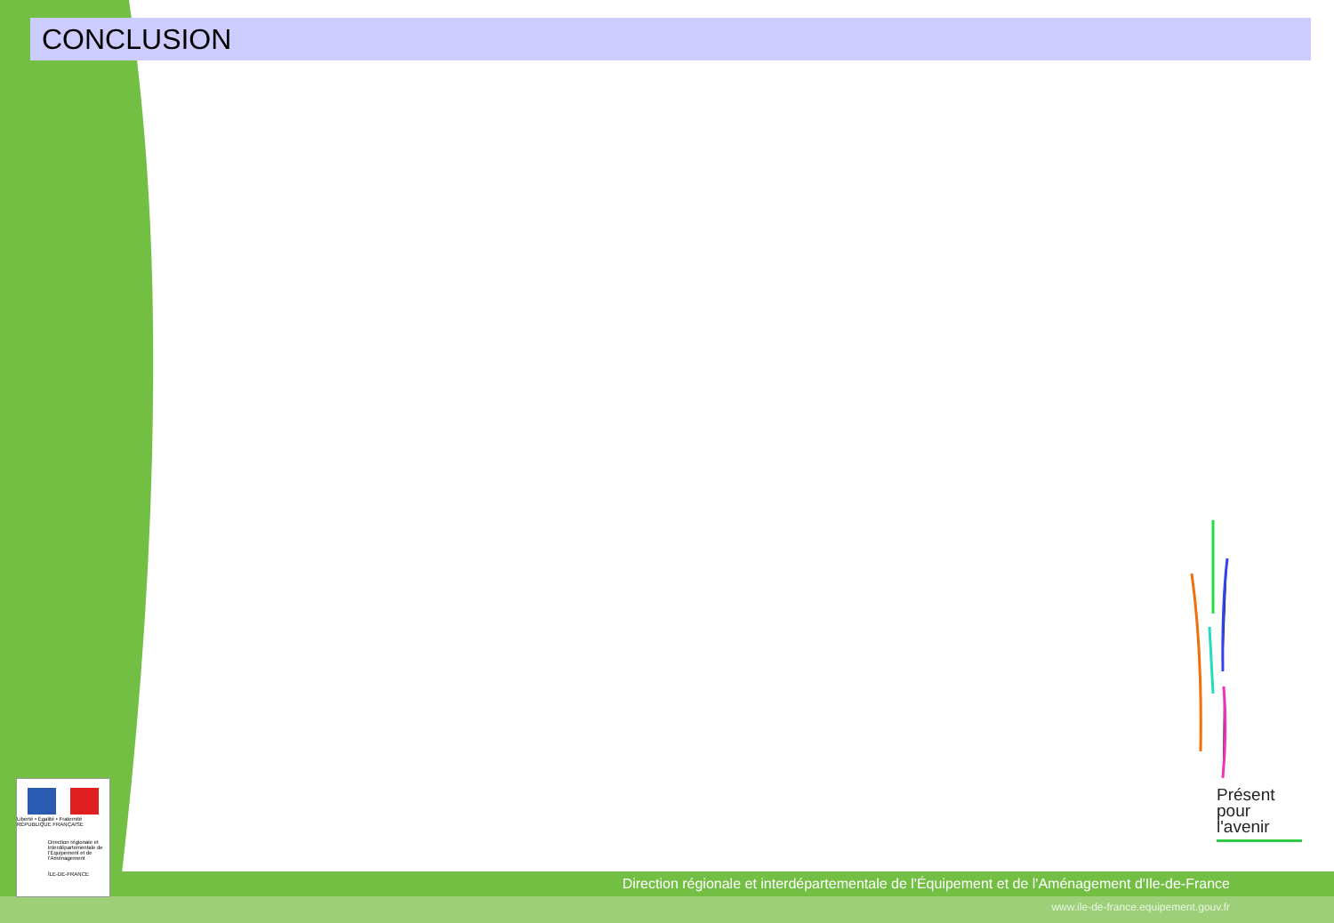CONCLUSION
Présent
pour
l'avenir
Liberté • Égalité • Fraternité
RÉPUBLIQUE FRANÇAISE
Direction régionale et interdépartementale de l'Équipement et de l'Aménagement
ÎLE-DE-FRANCE
Direction régionale et interdépartementale de l'Équipement et de l'Aménagement d'Ile-de-France
www.ile-de-france.equipement.gouv.fr